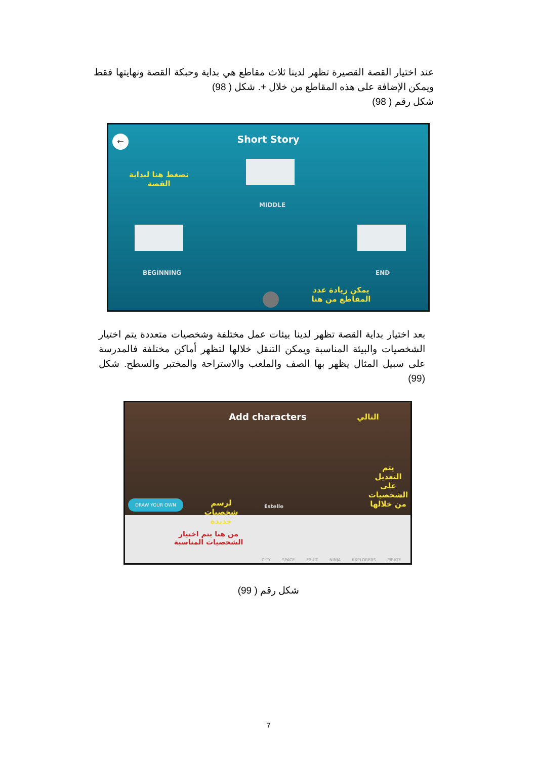عند اختيار القصة القصيرة تظهر لدينا ثلاث مقاطع هي بداية وحبكة القصة ونهايتها فقط ويمكن الإضافة على هذه المقاطع من خلال +. شكل ( 98)
شكل رقم ( 98)
←
Short Story
MIDDLE
BEGINNING END
نضغط هنا لبداية القصة
يمكن زيادة عدد المقاطع من هنا
بعد اختيار بداية القصة تظهر لدينا بيئات عمل مختلفة وشخصيات متعددة يتم اختيار الشخصيات والبيئة المناسبة ويمكن التنقل خلالها لتظهر أماكن مختلفة فالمدرسة على سبيل المثال يظهر بها الصف والملعب والاستراحة والمختبر والسطح. شكل (99)
Add characters التالي
يتم التعديل على الشخصيات من خلالها
DRAW YOUR OWN
لرسم شخصيات جديدة
Estelle
من هنا يتم اختيار الشخصيات المناسبة
CITY SPACE FRUIT NINJA EXPLORERS PIRATE
شكل رقم ( 99)
7